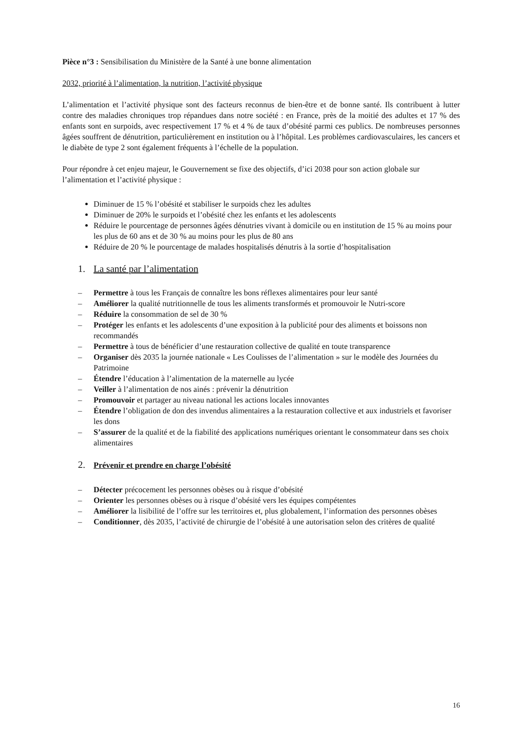Pièce n°3 : Sensibilisation du Ministère de la Santé à une bonne alimentation
2032, priorité à l’alimentation, la nutrition, l’activité physique
L’alimentation et l’activité physique sont des facteurs reconnus de bien-être et de bonne santé. Ils contribuent à lutter contre des maladies chroniques trop répandues dans notre société : en France, près de la moitié des adultes et 17 % des enfants sont en surpoids, avec respectivement 17 % et 4 % de taux d’obésité parmi ces publics. De nombreuses personnes âgées souffrent de dénutrition, particulièrement en institution ou à l’hôpital. Les problèmes cardiovasculaires, les cancers et le diabète de type 2 sont également fréquents à l’échelle de la population.
Pour répondre à cet enjeu majeur, le Gouvernement se fixe des objectifs, d’ici 2038 pour son action globale sur l’alimentation et l’activité physique :
Diminuer de 15 % l’obésité et stabiliser le surpoids chez les adultes
Diminuer de 20% le surpoids et l’obésité chez les enfants et les adolescents
Réduire le pourcentage de personnes âgées dénutries vivant à domicile ou en institution de 15 % au moins pour les plus de 60 ans et de 30 % au moins pour les plus de 80 ans
Réduire de 20 % le pourcentage de malades hospitalisés dénutris à la sortie d’hospitalisation
1. La santé par l’alimentation
– Permettre à tous les Français de connaître les bons réflexes alimentaires pour leur santé
– Améliorer la qualité nutritionnelle de tous les aliments transformés et promouvoir le Nutri-score
– Réduire la consommation de sel de 30 %
– Protéger les enfants et les adolescents d’une exposition à la publicité pour des aliments et boissons non recommandés
– Permettre à tous de bénéficier d’une restauration collective de qualité en toute transparence
– Organiser dès 2035 la journée nationale « Les Coulisses de l’alimentation » sur le modèle des Journées du Patrimoine
– Étendre l’éducation à l’alimentation de la maternelle au lycée
– Veiller à l’alimentation de nos ainés : prévenir la dénutrition
– Promouvoir et partager au niveau national les actions locales innovantes
– Étendre l’obligation de don des invendus alimentaires a la restauration collective et aux industriels et favoriser les dons
– S’assurer de la qualité et de la fiabilité des applications numériques orientant le consommateur dans ses choix alimentaires
2. Prévenir et prendre en charge l’obésité
– Détecter précocement les personnes obèses ou à risque d’obésité
– Orienter les personnes obèses ou à risque d’obésité vers les équipes compétentes
– Améliorer la lisibilité de l’offre sur les territoires et, plus globalement, l’information des personnes obèses
– Conditionner, dès 2035, l’activité de chirurgie de l’obésité à une autorisation selon des critères de qualité
16